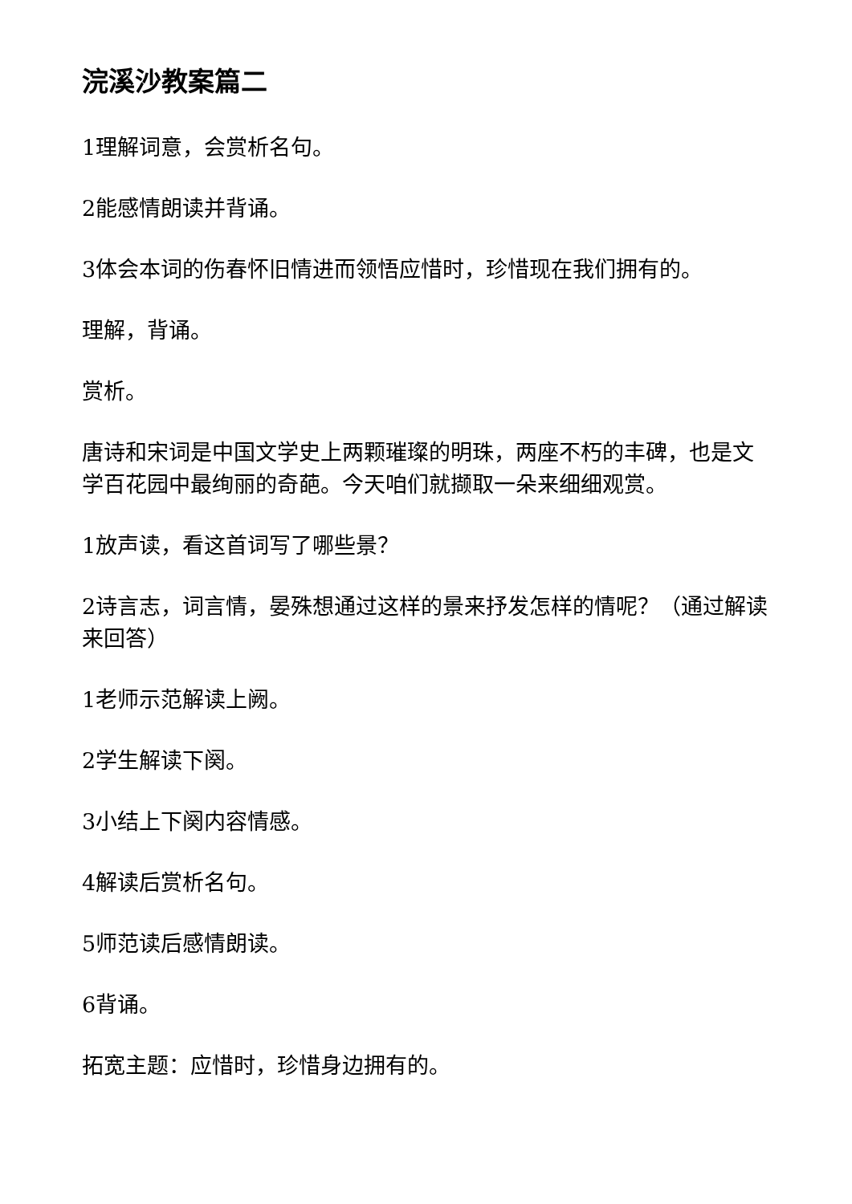浣溪沙教案篇二
1理解词意，会赏析名句。
2能感情朗读并背诵。
3体会本词的伤春怀旧情进而领悟应惜时，珍惜现在我们拥有的。
理解，背诵。
赏析。
唐诗和宋词是中国文学史上两颗璀璨的明珠，两座不朽的丰碑，也是文学百花园中最绚丽的奇葩。今天咱们就撷取一朵来细细观赏。
1放声读，看这首词写了哪些景？
2诗言志，词言情，晏殊想通过这样的景来抒发怎样的情呢？（通过解读来回答）
1老师示范解读上阙。
2学生解读下阕。
3小结上下阕内容情感。
4解读后赏析名句。
5师范读后感情朗读。
6背诵。
拓宽主题：应惜时，珍惜身边拥有的。